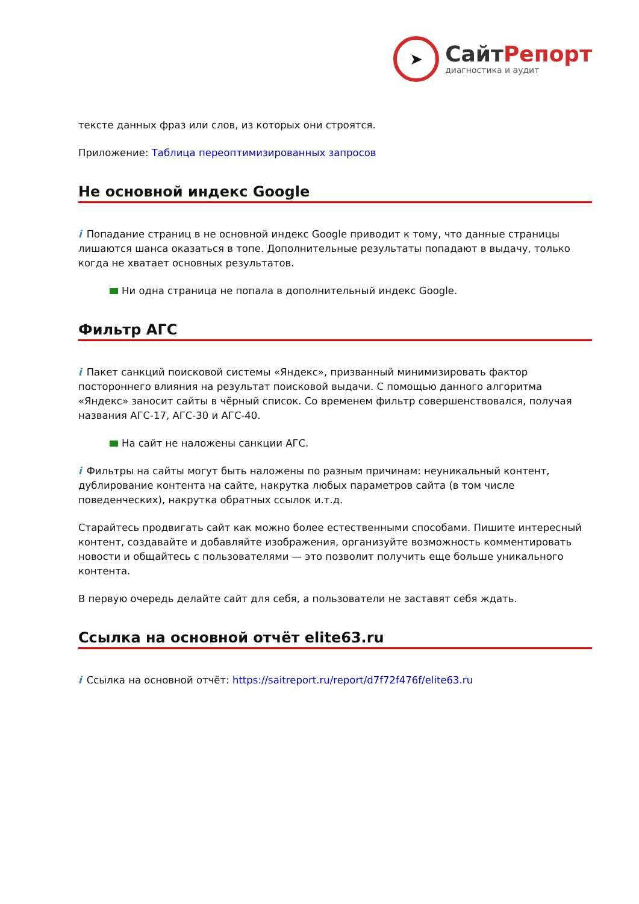➤
СайтРепорт
диагностика и аудит
тексте данных фраз или слов, из которых они строятся.
Приложение: Таблица переоптимизированных запросов
Не основной индекс Google
i Попадание страниц в не основной индекс Google приводит к тому, что данные страницы лишаются шанса оказаться в топе. Дополнительные результаты попадают в выдачу, только когда не хватает основных результатов.
Ни одна страница не попала в дополнительный индекс Google.
Фильтр АГС
i Пакет санкций поисковой системы «Яндекс», призванный минимизировать фактор постороннего влияния на результат поисковой выдачи. С помощью данного алгоритма «Яндекс» заносит сайты в чёрный список. Со временем фильтр совершенствовался, получая названия АГС-17, АГС-30 и АГС-40.
На сайт не наложены санкции АГС.
i Фильтры на сайты могут быть наложены по разным причинам: неуникальный контент, дублирование контента на сайте, накрутка любых параметров сайта (в том числе поведенческих), накрутка обратных ссылок и.т.д.
Старайтесь продвигать сайт как можно более естественными способами. Пишите интересный контент, создавайте и добавляйте изображения, организуйте возможность комментировать новости и общайтесь с пользователями — это позволит получить еще больше уникального контента.
В первую очередь делайте сайт для себя, а пользователи не заставят себя ждать.
Ссылка на основной отчёт elite63.ru
i Ссылка на основной отчёт: https://saitreport.ru/report/d7f72f476f/elite63.ru